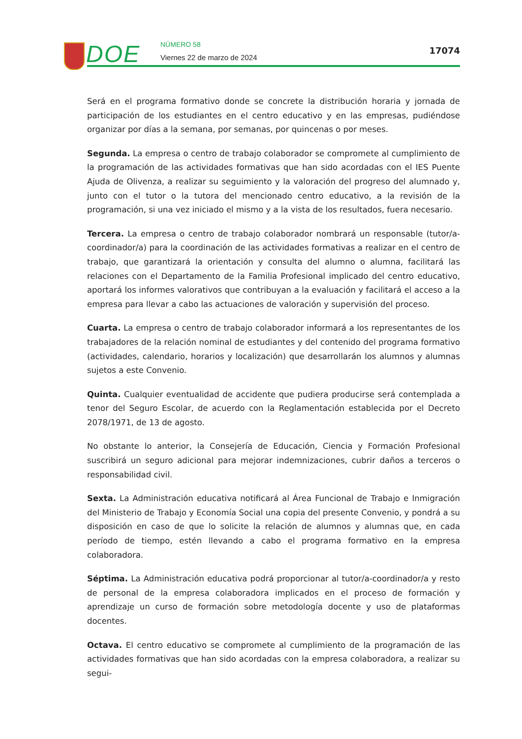DOE NÚMERO 58
Viernes 22 de marzo de 2024
17074
Será en el programa formativo donde se concrete la distribución horaria y jornada de participación de los estudiantes en el centro educativo y en las empresas, pudiéndose organizar por días a la semana, por semanas, por quincenas o por meses.
Segunda. La empresa o centro de trabajo colaborador se compromete al cumplimiento de la programación de las actividades formativas que han sido acordadas con el IES Puente Ajuda de Olivenza, a realizar su seguimiento y la valoración del progreso del alumnado y, junto con el tutor o la tutora del mencionado centro educativo, a la revisión de la programación, si una vez iniciado el mismo y a la vista de los resultados, fuera necesario.
Tercera. La empresa o centro de trabajo colaborador nombrará un responsable (tutor/a-coordinador/a) para la coordinación de las actividades formativas a realizar en el centro de trabajo, que garantizará la orientación y consulta del alumno o alumna, facilitará las relaciones con el Departamento de la Familia Profesional implicado del centro educativo, aportará los informes valorativos que contribuyan a la evaluación y facilitará el acceso a la empresa para llevar a cabo las actuaciones de valoración y supervisión del proceso.
Cuarta. La empresa o centro de trabajo colaborador informará a los representantes de los trabajadores de la relación nominal de estudiantes y del contenido del programa formativo (actividades, calendario, horarios y localización) que desarrollarán los alumnos y alumnas sujetos a este Convenio.
Quinta. Cualquier eventualidad de accidente que pudiera producirse será contemplada a tenor del Seguro Escolar, de acuerdo con la Reglamentación establecida por el Decreto 2078/1971, de 13 de agosto.
No obstante lo anterior, la Consejería de Educación, Ciencia y Formación Profesional suscribirá un seguro adicional para mejorar indemnizaciones, cubrir daños a terceros o responsabilidad civil.
Sexta. La Administración educativa notificará al Área Funcional de Trabajo e Inmigración del Ministerio de Trabajo y Economía Social una copia del presente Convenio, y pondrá a su disposición en caso de que lo solicite la relación de alumnos y alumnas que, en cada período de tiempo, estén llevando a cabo el programa formativo en la empresa colaboradora.
Séptima. La Administración educativa podrá proporcionar al tutor/a-coordinador/a y resto de personal de la empresa colaboradora implicados en el proceso de formación y aprendizaje un curso de formación sobre metodología docente y uso de plataformas docentes.
Octava. El centro educativo se compromete al cumplimiento de la programación de las actividades formativas que han sido acordadas con la empresa colaboradora, a realizar su segui-